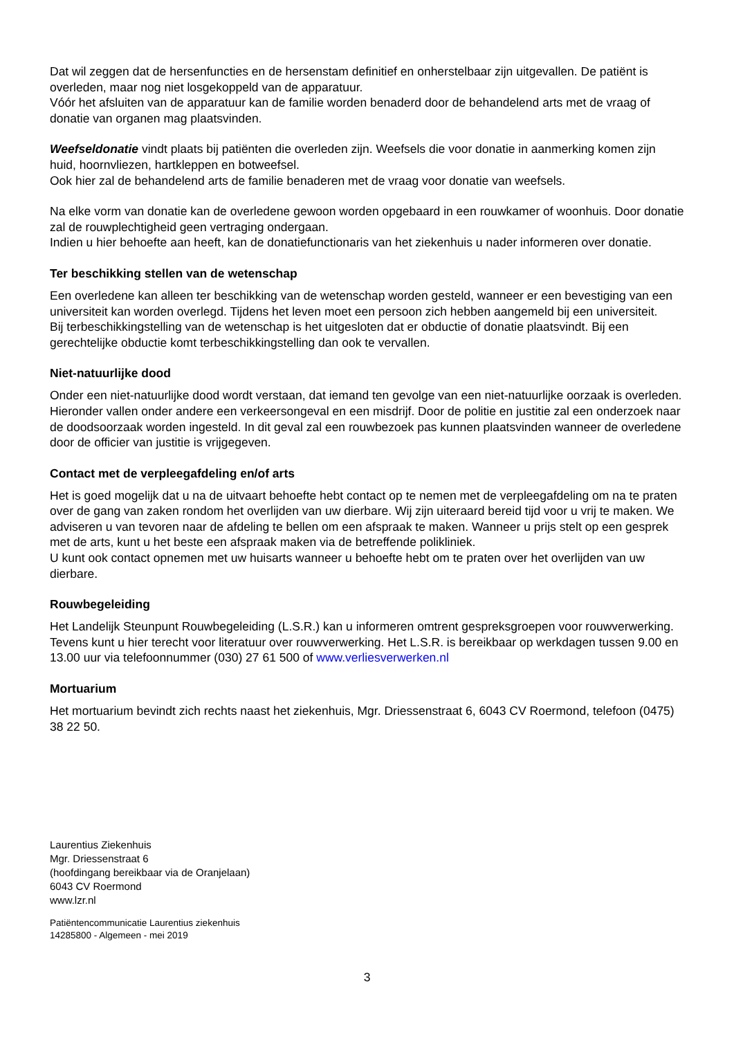Dat wil zeggen dat de hersenfuncties en de hersenstam definitief en onherstelbaar zijn uitgevallen. De patiënt is overleden, maar nog niet losgekoppeld van de apparatuur.
Vóór het afsluiten van de apparatuur kan de familie worden benaderd door de behandelend arts met de vraag of donatie van organen mag plaatsvinden.
Weefseldonatie vindt plaats bij patiënten die overleden zijn. Weefsels die voor donatie in aanmerking komen zijn huid, hoornvliezen, hartkleppen en botweefsel.
Ook hier zal de behandelend arts de familie benaderen met de vraag voor donatie van weefsels.
Na elke vorm van donatie kan de overledene gewoon worden opgebaard in een rouwkamer of woonhuis. Door donatie zal de rouwplechtigheid geen vertraging ondergaan.
Indien u hier behoefte aan heeft, kan de donatiefunctionaris van het ziekenhuis u nader informeren over donatie.
Ter beschikking stellen van de wetenschap
Een overledene kan alleen ter beschikking van de wetenschap worden gesteld, wanneer er een bevestiging van een universiteit kan worden overlegd. Tijdens het leven moet een persoon zich hebben aangemeld bij een universiteit.
Bij terbeschikkingstelling van de wetenschap is het uitgesloten dat er obductie of donatie plaatsvindt. Bij een gerechtelijke obductie komt terbeschikkingstelling dan ook te vervallen.
Niet-natuurlijke dood
Onder een niet-natuurlijke dood wordt verstaan, dat iemand ten gevolge van een niet-natuurlijke oorzaak is overleden. Hieronder vallen onder andere een verkeersongeval en een misdrijf. Door de politie en justitie zal een onderzoek naar de doodsoorzaak worden ingesteld. In dit geval zal een rouwbezoek pas kunnen plaatsvinden wanneer de overledene door de officier van justitie is vrijgegeven.
Contact met de verpleegafdeling en/of arts
Het is goed mogelijk dat u na de uitvaart behoefte hebt contact op te nemen met de verpleegafdeling om na te praten over de gang van zaken rondom het overlijden van uw dierbare. Wij zijn uiteraard bereid tijd voor u vrij te maken. We adviseren u van tevoren naar de afdeling te bellen om een afspraak te maken. Wanneer u prijs stelt op een gesprek met de arts, kunt u het beste een afspraak maken via de betreffende polikliniek.
U kunt ook contact opnemen met uw huisarts wanneer u behoefte hebt om te praten over het overlijden van uw dierbare.
Rouwbegeleiding
Het Landelijk Steunpunt Rouwbegeleiding (L.S.R.) kan u informeren omtrent gespreksgroepen voor rouwverwerking. Tevens kunt u hier terecht voor literatuur over rouwverwerking. Het L.S.R. is bereikbaar op werkdagen tussen 9.00 en 13.00 uur via telefoonnummer (030) 27 61 500 of www.verliesverwerken.nl
Mortuarium
Het mortuarium bevindt zich rechts naast het ziekenhuis, Mgr. Driessenstraat 6, 6043 CV Roermond, telefoon (0475) 38 22 50.
Laurentius Ziekenhuis
Mgr. Driessenstraat 6
(hoofdingang bereikbaar via de Oranjelaan)
6043 CV Roermond
www.lzr.nl
Patiëntencommunicatie Laurentius ziekenhuis
14285800 - Algemeen - mei 2019
3